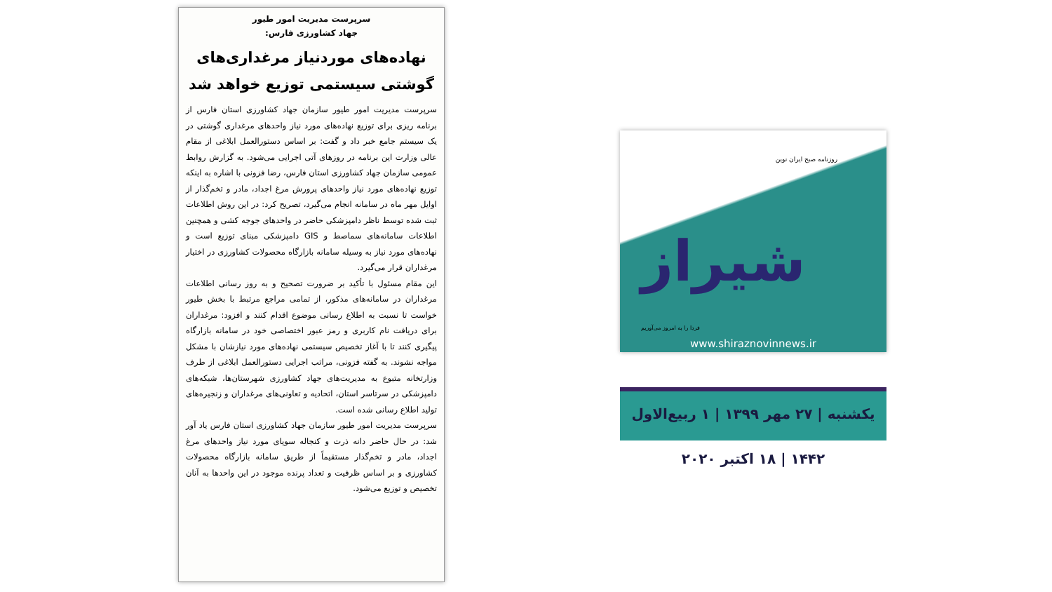سرپرست مدیریت امور طیور
جهاد کشاورزی فارس:
نهاده‌های موردنیاز مرغداری‌های گوشتی سیستمی توزیع خواهد شد
سرپرست مدیریت امور طیور سازمان جهاد کشاورزی استان فارس از برنامه ریزی برای توزیع نهاده‌های مورد نیاز واحدهای مرغداری گوشتی در یک سیستم جامع خبر داد و گفت: بر اساس دستورالعمل ابلاغی از مقام عالی وزارت این برنامه در روزهای آتی اجرایی می‌شود. به گزارش روابط عمومی سازمان جهاد کشاورزی استان فارس، رضا فزونی با اشاره به اینکه توزیع نهاده‌های مورد نیاز واحدهای پرورش مرغ اجداد، مادر و تخم‌گذار از اوایل مهر ماه در سامانه انجام می‌گیرد، تصریح کرد: در این روش اطلاعات ثبت شده توسط ناظر دامپزشکی حاضر در واحدهای جوجه کشی و همچنین اطلاعات سامانه‌های سماصط و GIS دامپزشکی مبنای توزیع است و نهاده‌های مورد نیاز به وسیله سامانه بازارگاه محصولات کشاورزی در اختیار مرغداران قرار می‌گیرد.
این مقام مسئول با تأکید بر ضرورت تصحیح و به روز رسانی اطلاعات مرغداران در سامانه‌های مذکور، از تمامی مراجع مرتبط با بخش طیور خواست تا نسبت به اطلاع رسانی موضوع اقدام کنند و افزود: مرغداران برای دریافت نام کاربری و رمز عبور اختصاصی خود در سامانه بازارگاه پیگیری کنند تا با آغاز تخصیص سیستمی نهاده‌های مورد نیازشان با مشکل مواجه نشوند. به گفته فزونی، مراتب اجرایی دستورالعمل ابلاغی از طرف وزارتخانه متبوع به مدیریت‌های جهاد کشاورزی شهرستان‌ها، شبکه‌های دامپزشکی در سرتاسر استان، اتحادیه و تعاونی‌های مرغداران و زنجیره‌های تولید اطلاع رسانی شده است.
سرپرست مدیریت امور طیور سازمان جهاد کشاورزی استان فارس یاد آور شد: در حال حاضر دانه ذرت و کنجاله سویای مورد نیاز واحدهای مرغ اجداد، مادر و تخم‌گذار مستقیماً از طریق سامانه بازارگاه محصولات کشاورزی و بر اساس ظرفیت و تعداد پرنده موجود در این واحدها به آنان تخصیص و توزیع می‌شود.
روزنامه صبح ایران نوین
شیراز
فردا را به امروز می‌آوریم
www.shiraznovinnews.ir
یکشنبه | ۲۷ مهر ۱۳۹۹ | ۱ ربیع‌الاول ۱۴۴۲ | ۱۸ اکتبر ۲۰۲۰